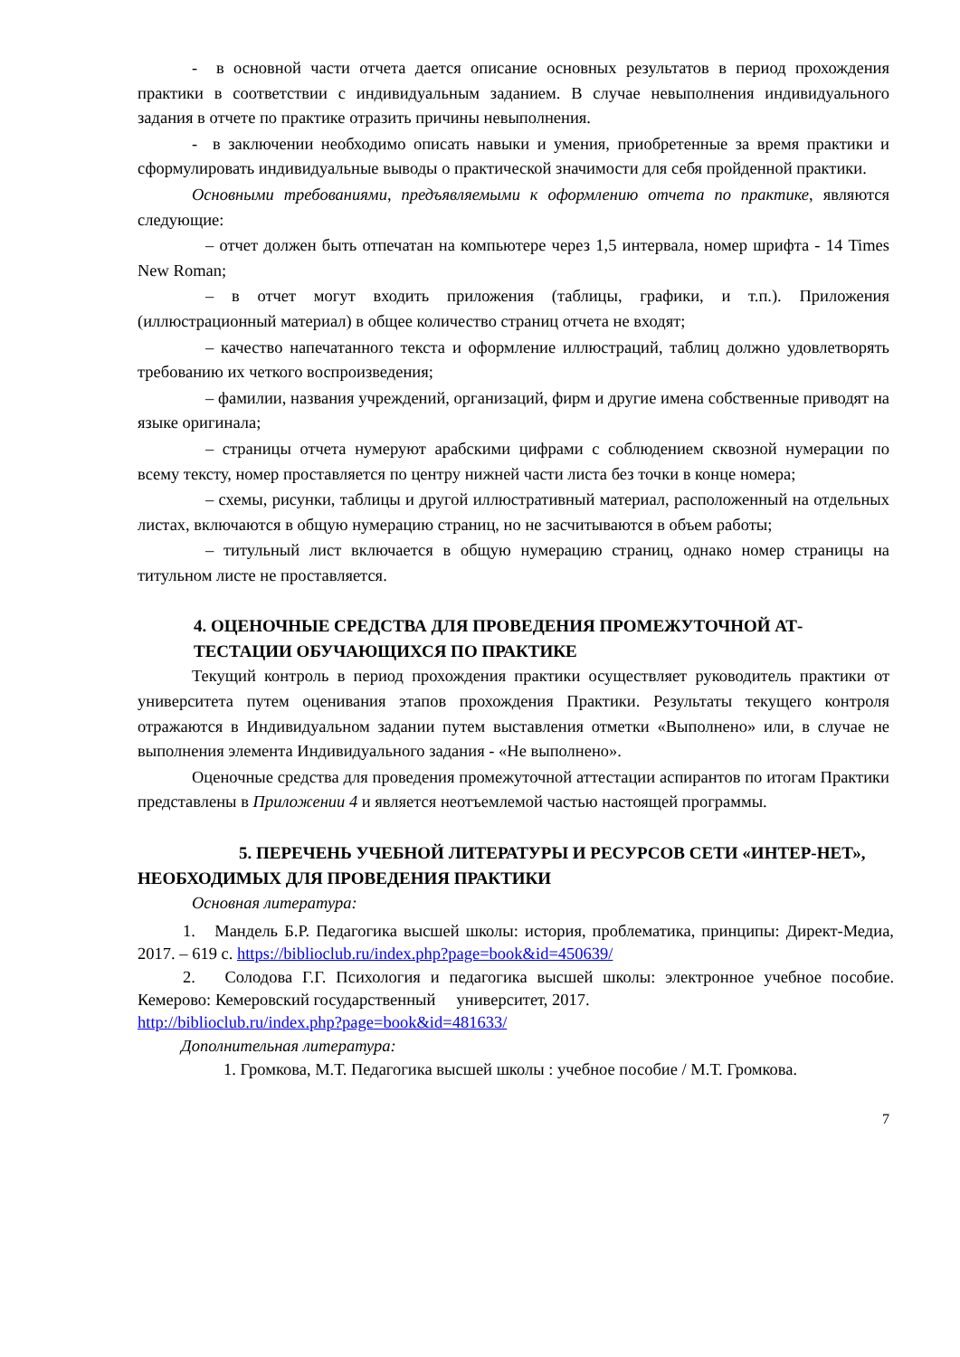- в основной части отчета дается описание основных результатов в период прохождения практики в соответствии с индивидуальным заданием. В случае невыполнения индивидуального задания в отчете по практике отразить причины невыполнения.
- в заключении необходимо описать навыки и умения, приобретенные за время практики и сформулировать индивидуальные выводы о практической значимости для себя пройденной практики.
Основными требованиями, предъявляемыми к оформлению отчета по практике, являются следующие:
– отчет должен быть отпечатан на компьютере через 1,5 интервала, номер шрифта - 14 Times New Roman;
– в отчет могут входить приложения (таблицы, графики, и т.п.). Приложения (иллюстрационный материал) в общее количество страниц отчета не входят;
– качество напечатанного текста и оформление иллюстраций, таблиц должно удовлетворять требованию их четкого воспроизведения;
– фамилии, названия учреждений, организаций, фирм и другие имена собственные приводят на языке оригинала;
– страницы отчета нумеруют арабскими цифрами с соблюдением сквозной нумерации по всему тексту, номер проставляется по центру нижней части листа без точки в конце номера;
– схемы, рисунки, таблицы и другой иллюстративный материал, расположенный на отдельных листах, включаются в общую нумерацию страниц, но не засчитываются в объем работы;
– титульный лист включается в общую нумерацию страниц, однако номер страницы на титульном листе не проставляется.
4. ОЦЕНОЧНЫЕ СРЕДСТВА ДЛЯ ПРОВЕДЕНИЯ ПРОМЕЖУТОЧНОЙ АТ-ТЕСТАЦИИ ОБУЧАЮЩИХСЯ ПО ПРАКТИКЕ
Текущий контроль в период прохождения практики осуществляет руководитель практики от университета путем оценивания этапов прохождения Практики. Результаты текущего контроля отражаются в Индивидуальном задании путем выставления отметки «Выполнено» или, в случае не выполнения элемента Индивидуального задания - «Не выполнено».
Оценочные средства для проведения промежуточной аттестации аспирантов по итогам Практики представлены в Приложении 4 и является неотъемлемой частью настоящей программы.
5. ПЕРЕЧЕНЬ УЧЕБНОЙ ЛИТЕРАТУРЫ И РЕСУРСОВ СЕТИ «ИНТЕР-НЕТ», НЕОБХОДИМЫХ ДЛЯ ПРОВЕДЕНИЯ ПРАКТИКИ
Основная литература:
1. Мандель Б.Р. Педагогика высшей школы: история, проблематика, принципы: Директ-Медиа, 2017. – 619 с. https://biblioclub.ru/index.php?page=book&id=450639/
2. Солодова Г.Г. Психология и педагогика высшей школы: электронное учебное пособие. Кемерово: Кемеровский государственный университет, 2017.
http://biblioclub.ru/index.php?page=book&id=481633/
Дополнительная литература:
1. Громкова, М.Т. Педагогика высшей школы : учебное пособие / М.Т. Громкова.
7